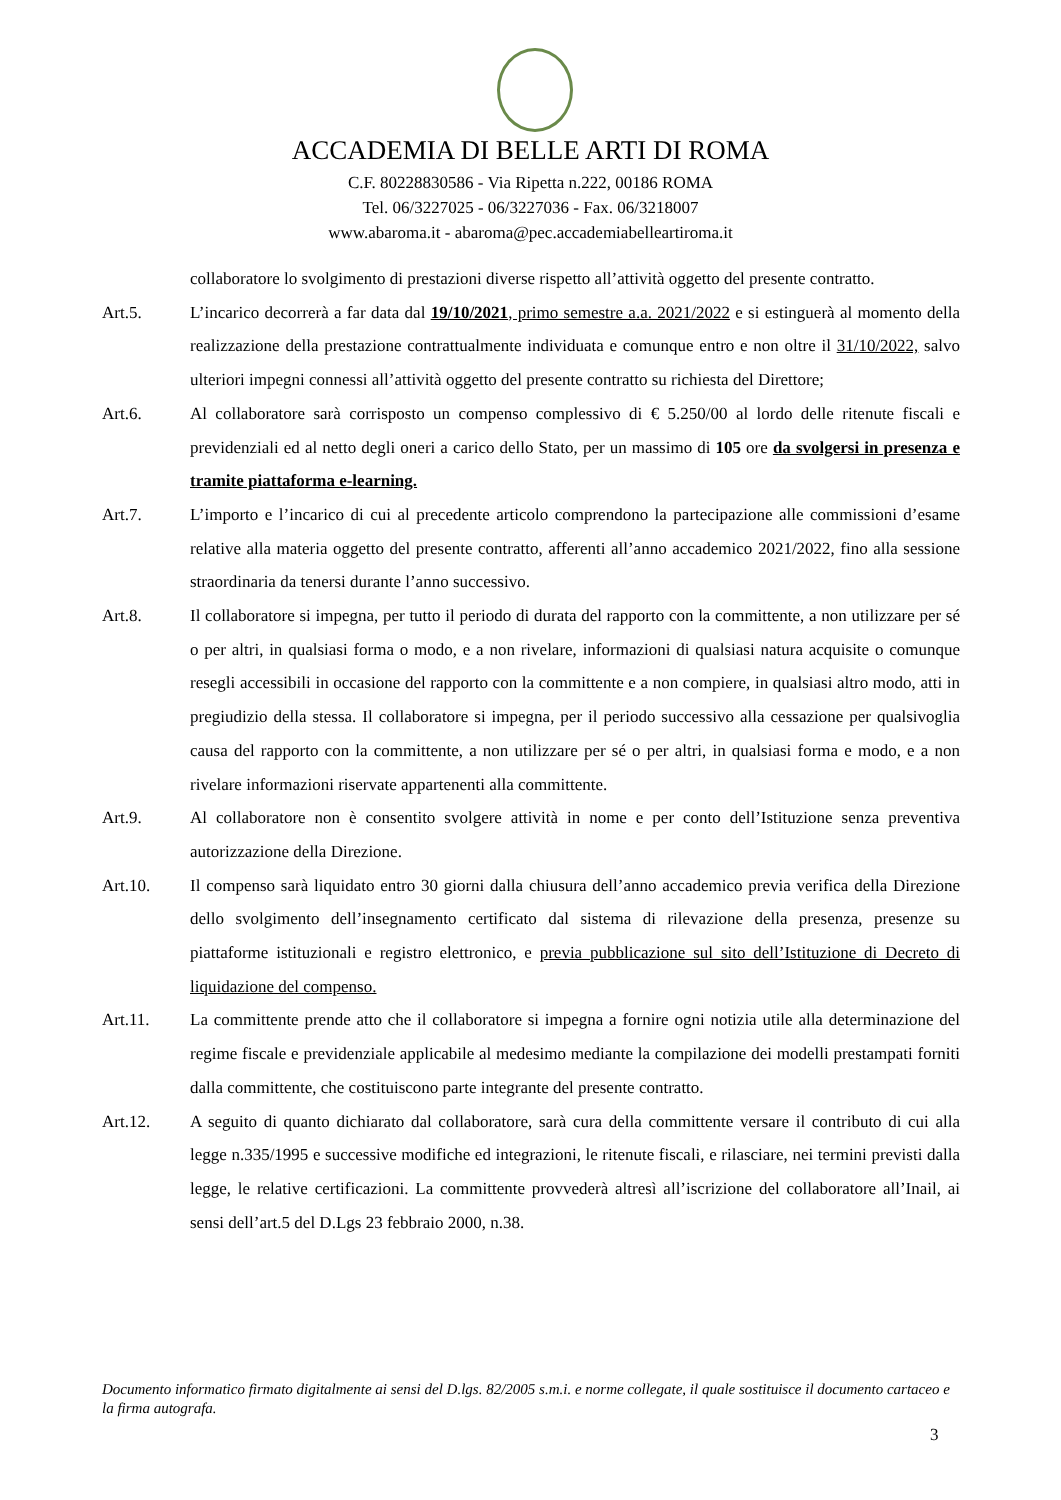ACCADEMIA DI BELLE ARTI DI ROMA
C.F. 80228830586 - Via Ripetta n.222, 00186 ROMA
Tel. 06/3227025 - 06/3227036 - Fax. 06/3218007
www.abaroma.it - abaroma@pec.accademiabelleartiroma.it
collaboratore lo svolgimento di prestazioni diverse rispetto all’attività oggetto del presente contratto.
Art.5. L’incarico decorrerà a far data dal 19/10/2021, primo semestre a.a. 2021/2022 e si estinguerà al momento della realizzazione della prestazione contrattualmente individuata e comunque entro e non oltre il 31/10/2022, salvo ulteriori impegni connessi all’attività oggetto del presente contratto su richiesta del Direttore;
Art.6. Al collaboratore sarà corrisposto un compenso complessivo di € 5.250/00 al lordo delle ritenute fiscali e previdenziali ed al netto degli oneri a carico dello Stato, per un massimo di 105 ore da svolgersi in presenza e tramite piattaforma e-learning.
Art.7. L’importo e l’incarico di cui al precedente articolo comprendono la partecipazione alle commissioni d’esame relative alla materia oggetto del presente contratto, afferenti all’anno accademico 2021/2022, fino alla sessione straordinaria da tenersi durante l’anno successivo.
Art.8. Il collaboratore si impegna, per tutto il periodo di durata del rapporto con la committente, a non utilizzare per sé o per altri, in qualsiasi forma o modo, e a non rivelare, informazioni di qualsiasi natura acquisite o comunque resegli accessibili in occasione del rapporto con la committente e a non compiere, in qualsiasi altro modo, atti in pregiudizio della stessa. Il collaboratore si impegna, per il periodo successivo alla cessazione per qualsivoglia causa del rapporto con la committente, a non utilizzare per sé o per altri, in qualsiasi forma e modo, e a non rivelare informazioni riservate appartenenti alla committente.
Art.9. Al collaboratore non è consentito svolgere attività in nome e per conto dell’Istituzione senza preventiva autorizzazione della Direzione.
Art.10. Il compenso sarà liquidato entro 30 giorni dalla chiusura dell’anno accademico previa verifica della Direzione dello svolgimento dell’insegnamento certificato dal sistema di rilevazione della presenza, presenze su piattaforme istituzionali e registro elettronico, e previa pubblicazione sul sito dell’Istituzione di Decreto di liquidazione del compenso.
Art.11. La committente prende atto che il collaboratore si impegna a fornire ogni notizia utile alla determinazione del regime fiscale e previdenziale applicabile al medesimo mediante la compilazione dei modelli prestampati forniti dalla committente, che costituiscono parte integrante del presente contratto.
Art.12. A seguito di quanto dichiarato dal collaboratore, sarà cura della committente versare il contributo di cui alla legge n.335/1995 e successive modifiche ed integrazioni, le ritenute fiscali, e rilasciare, nei termini previsti dalla legge, le relative certificazioni. La committente provvederà altresì all’iscrizione del collaboratore all’Inail, ai sensi dell’art.5 del D.Lgs 23 febbraio 2000, n.38.
Documento informatico firmato digitalmente ai sensi del D.lgs. 82/2005 s.m.i. e norme collegate, il quale sostituisce il documento cartaceo e la firma autografa.
3